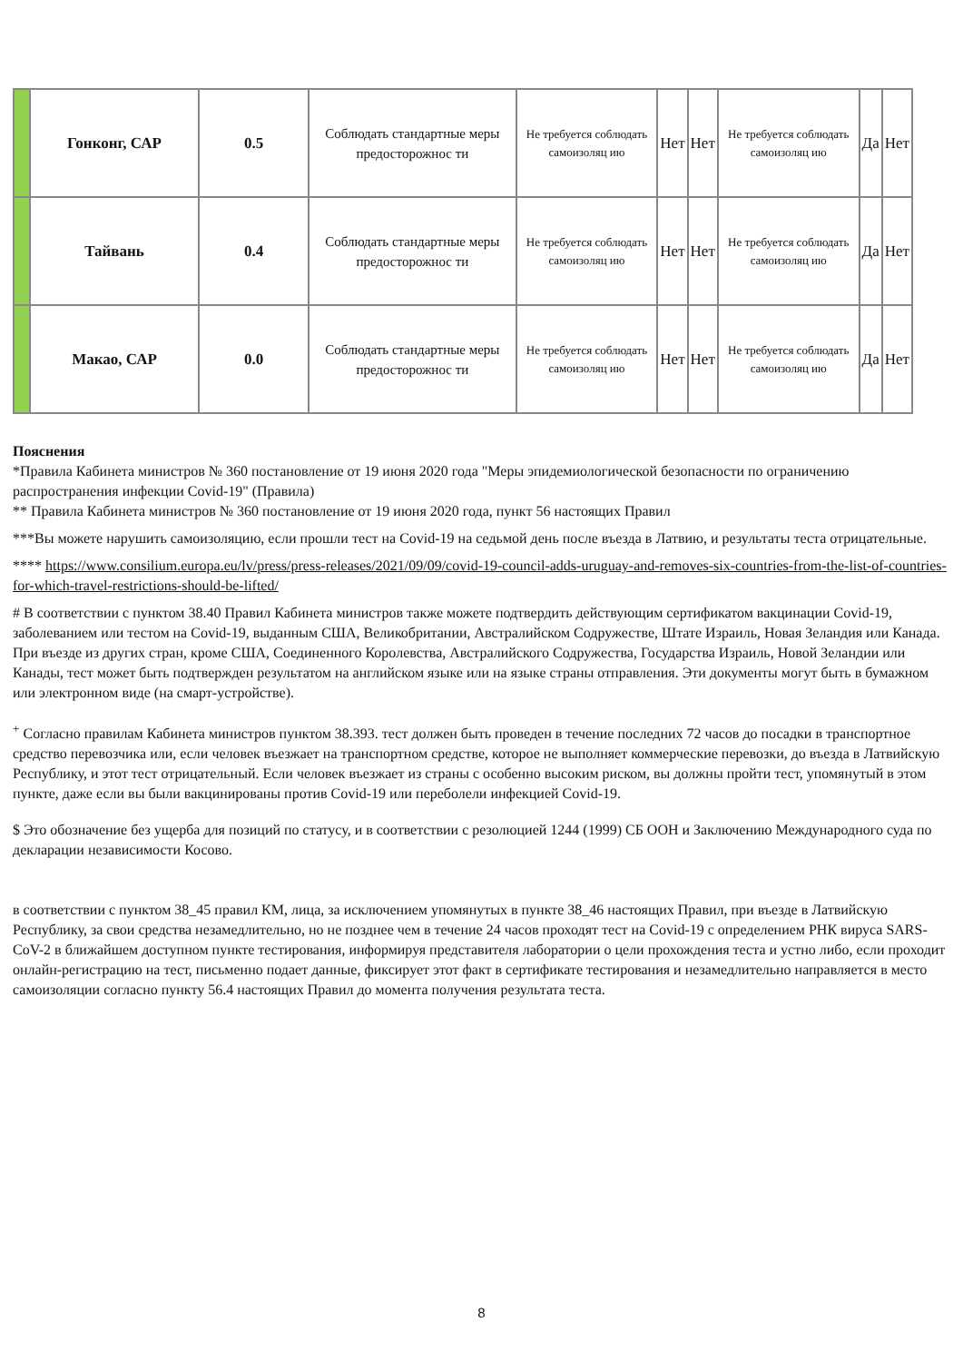| | Гонконг, САР | 0.5 | Соблюдать стандартные меры предосторожнос ти | Не требуется соблюдать самоизоляц ию | Нет | Нет | Не требуется соблюдать самоизоляц ию | Да | Нет |
| | Тайвань | 0.4 | Соблюдать стандартные меры предосторожнос ти | Не требуется соблюдать самоизоляц ию | Нет | Нет | Не требуется соблюдать самоизоляц ию | Да | Нет |
| | Макао, САР | 0.0 | Соблюдать стандартные меры предосторожнос ти | Не требуется соблюдать самоизоляц ию | Нет | Нет | Не требуется соблюдать самоизоляц ию | Да | Нет |
Пояснения
*Правила Кабинета министров № 360 постановление от 19 июня 2020 года "Меры эпидемиологической безопасности по ограничению распространения инфекции Covid-19" (Правила)
** Правила Кабинета министров № 360 постановление от 19 июня 2020 года, пункт 56 настоящих Правил
***Вы можете нарушить самоизоляцию, если прошли тест на Covid-19 на седьмой день после въезда в Латвию, и результаты теста отрицательные.
**** https://www.consilium.europa.eu/lv/press/press-releases/2021/09/09/covid-19-council-adds-uruguay-and-removes-six-countries-from-the-list-of-countries-for-which-travel-restrictions-should-be-lifted/
# В соответствии с пунктом 38.40 Правил Кабинета министров также можете подтвердить действующим сертификатом вакцинации Covid-19, заболеванием или тестом на Covid-19, выданным США, Великобритании, Австралийском Содружестве, Штате Израиль, Новая Зеландия или Канада. При въезде из других стран, кроме США, Соединенного Королевства, Австралийского Содружества, Государства Израиль, Новой Зеландии или Канады, тест может быть подтвержден результатом на английском языке или на языке страны отправления. Эти документы могут быть в бумажном или электронном виде (на смарт-устройстве).
<sup>+</sup> Согласно правилам Кабинета министров пунктом 38.393. тест должен быть проведен в течение последних 72 часов до посадки в транспортное средство перевозчика или, если человек въезжает на транспортном средстве, которое не выполняет коммерческие перевозки, до въезда в Латвийскую Республику, и этот тест отрицательный. Если человек въезжает из страны с особенно высоким риском, вы должны пройти тест, упомянутый в этом пункте, даже если вы были вакцинированы против Covid-19 или переболели инфекцией Covid-19.
$ Это обозначение без ущерба для позиций по статусу, и в соответствии с резолюцией 1244 (1999) СБ ООН и Заключению Международного суда по декларации независимости Косово.
в соответствии с пунктом 38_45 правил КМ, лица, за исключением упомянутых в пункте 38_46 настоящих Правил, при въезде в Латвийскую Республику, за свои средства незамедлительно, но не позднее чем в течение 24 часов проходят тест на Covid-19 с определением РНК вируса SARS-CoV-2 в ближайшем доступном пункте тестирования, информируя представителя лаборатории о цели прохождения теста и устно либо, если проходит онлайн-регистрацию на тест, письменно подает данные, фиксирует этот факт в сертификате тестирования и незамедлительно направляется в место самоизоляции согласно пункту 56.4 настоящих Правил до момента получения результата теста.
8